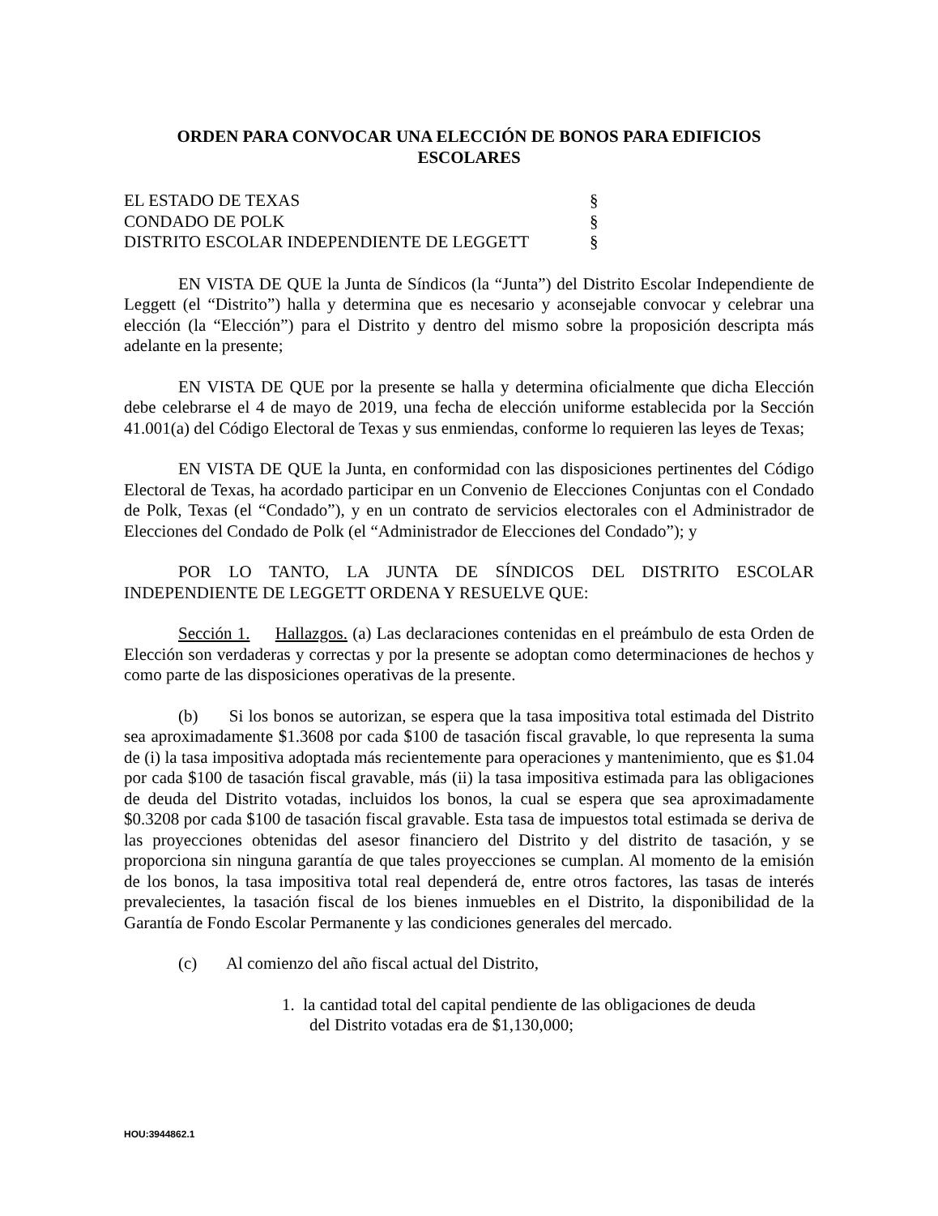ORDEN PARA CONVOCAR UNA ELECCIÓN DE BONOS PARA EDIFICIOS ESCOLARES
EL ESTADO DE TEXAS
§
CONDADO DE POLK
§
DISTRITO ESCOLAR INDEPENDIENTE DE LEGGETT
§
EN VISTA DE QUE la Junta de Síndicos (la “Junta”) del Distrito Escolar Independiente de Leggett (el “Distrito”) halla y determina que es necesario y aconsejable convocar y celebrar una elección (la “Elección”) para el Distrito y dentro del mismo sobre la proposición descripta más adelante en la presente;
EN VISTA DE QUE por la presente se halla y determina oficialmente que dicha Elección debe celebrarse el 4 de mayo de 2019, una fecha de elección uniforme establecida por la Sección 41.001(a) del Código Electoral de Texas y sus enmiendas, conforme lo requieren las leyes de Texas;
EN VISTA DE QUE la Junta, en conformidad con las disposiciones pertinentes del Código Electoral de Texas, ha acordado participar en un Convenio de Elecciones Conjuntas con el Condado de Polk, Texas (el “Condado”), y en un contrato de servicios electorales con el Administrador de Elecciones del Condado de Polk (el “Administrador de Elecciones del Condado”); y
POR LO TANTO, LA JUNTA DE SÍNDICOS DEL DISTRITO ESCOLAR INDEPENDIENTE DE LEGGETT ORDENA Y RESUELVE QUE:
Sección 1. Hallazgos. (a) Las declaraciones contenidas en el preámbulo de esta Orden de Elección son verdaderas y correctas y por la presente se adoptan como determinaciones de hechos y como parte de las disposiciones operativas de la presente.
(b) Si los bonos se autorizan, se espera que la tasa impositiva total estimada del Distrito sea aproximadamente $1.3608 por cada $100 de tasación fiscal gravable, lo que representa la suma de (i) la tasa impositiva adoptada más recientemente para operaciones y mantenimiento, que es $1.04 por cada $100 de tasación fiscal gravable, más (ii) la tasa impositiva estimada para las obligaciones de deuda del Distrito votadas, incluidos los bonos, la cual se espera que sea aproximadamente $0.3208 por cada $100 de tasación fiscal gravable. Esta tasa de impuestos total estimada se deriva de las proyecciones obtenidas del asesor financiero del Distrito y del distrito de tasación, y se proporciona sin ninguna garantía de que tales proyecciones se cumplan. Al momento de la emisión de los bonos, la tasa impositiva total real dependerá de, entre otros factores, las tasas de interés prevalecientes, la tasación fiscal de los bienes inmuebles en el Distrito, la disponibilidad de la Garantía de Fondo Escolar Permanente y las condiciones generales del mercado.
(c) Al comienzo del año fiscal actual del Distrito,
1. la cantidad total del capital pendiente de las obligaciones de deuda del Distrito votadas era de $1,130,000;
HOU:3944862.1